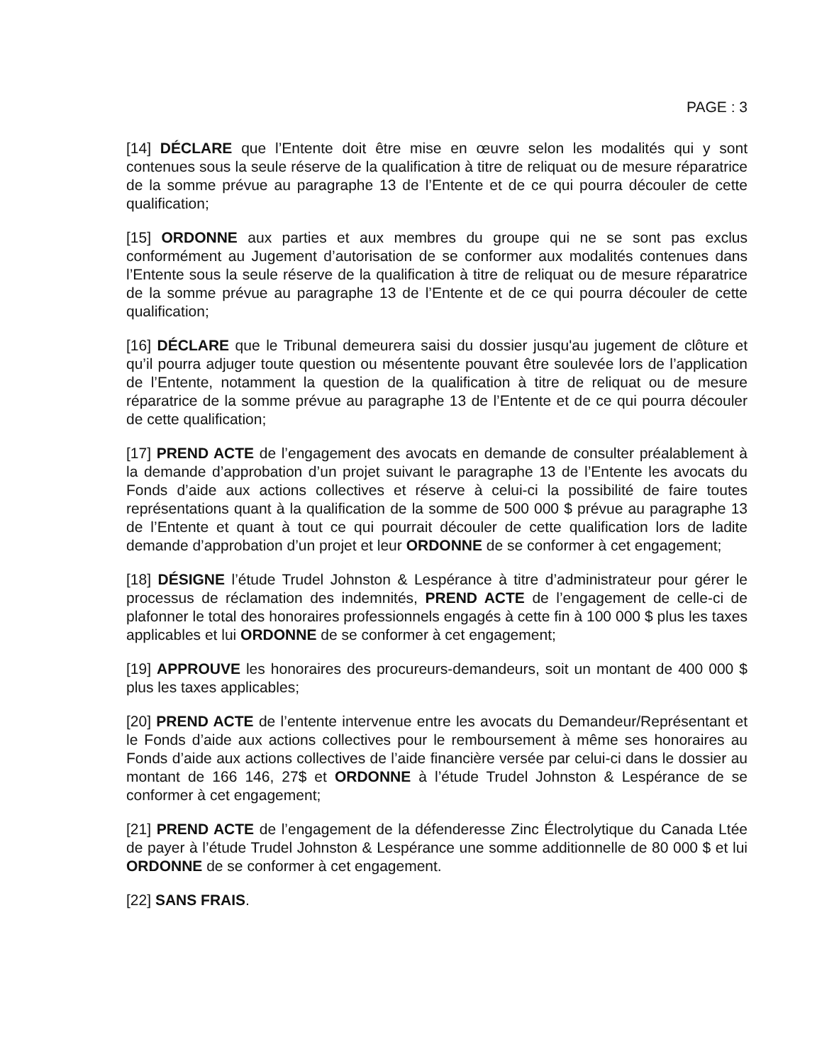PAGE : 3
[14] DÉCLARE que l’Entente doit être mise en œuvre selon les modalités qui y sont contenues sous la seule réserve de la qualification à titre de reliquat ou de mesure réparatrice de la somme prévue au paragraphe 13 de l’Entente et de ce qui pourra découler de cette qualification;
[15] ORDONNE aux parties et aux membres du groupe qui ne se sont pas exclus conformément au Jugement d’autorisation de se conformer aux modalités contenues dans l’Entente sous la seule réserve de la qualification à titre de reliquat ou de mesure réparatrice de la somme prévue au paragraphe 13 de l’Entente et de ce qui pourra découler de cette qualification;
[16] DÉCLARE que le Tribunal demeurera saisi du dossier jusqu'au jugement de clôture et qu’il pourra adjuger toute question ou mésentente pouvant être soulevée lors de l’application de l’Entente, notamment la question de la qualification à titre de reliquat ou de mesure réparatrice de la somme prévue au paragraphe 13 de l’Entente et de ce qui pourra découler de cette qualification;
[17] PREND ACTE de l’engagement des avocats en demande de consulter préalablement à la demande d’approbation d’un projet suivant le paragraphe 13 de l’Entente les avocats du Fonds d’aide aux actions collectives et réserve à celui-ci la possibilité de faire toutes représentations quant à la qualification de la somme de 500 000 $ prévue au paragraphe 13 de l’Entente et quant à tout ce qui pourrait découler de cette qualification lors de ladite demande d’approbation d’un projet et leur ORDONNE de se conformer à cet engagement;
[18] DÉSIGNE l’étude Trudel Johnston & Lespérance à titre d’administrateur pour gérer le processus de réclamation des indemnités, PREND ACTE de l’engagement de celle-ci de plafonner le total des honoraires professionnels engagés à cette fin à 100 000 $ plus les taxes applicables et lui ORDONNE de se conformer à cet engagement;
[19] APPROUVE les honoraires des procureurs-demandeurs, soit un montant de 400 000 $ plus les taxes applicables;
[20] PREND ACTE de l’entente intervenue entre les avocats du Demandeur/Représentant et le Fonds d’aide aux actions collectives pour le remboursement à même ses honoraires au Fonds d’aide aux actions collectives de l’aide financière versée par celui-ci dans le dossier au montant de 166 146, 27$ et ORDONNE à l’étude Trudel Johnston & Lespérance de se conformer à cet engagement;
[21] PREND ACTE de l’engagement de la défenderesse Zinc Électrolytique du Canada Ltée de payer à l’étude Trudel Johnston & Lespérance une somme additionnelle de 80 000 $ et lui ORDONNE de se conformer à cet engagement.
[22] SANS FRAIS.